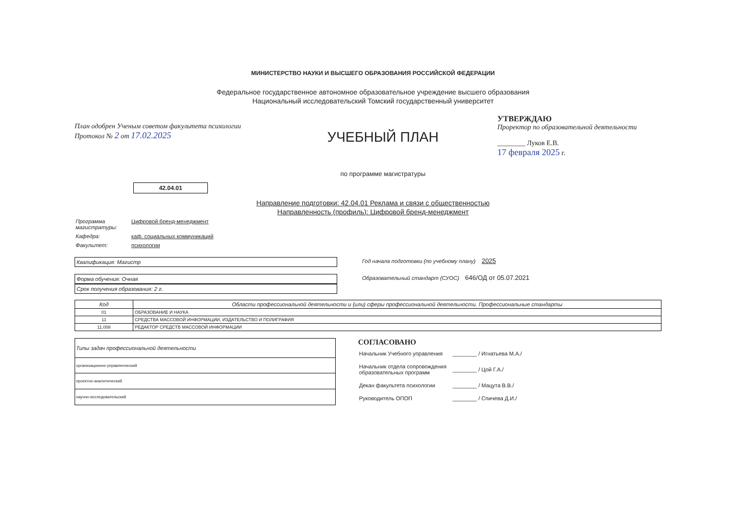МИНИСТЕРСТВО НАУКИ И ВЫСШЕГО ОБРАЗОВАНИЯ РОССИЙСКОЙ ФЕДЕРАЦИИ
Федеральное государственное автономное образовательное учреждение высшего образования
Национальный исследовательский Томский государственный университет
План одобрен Ученым советом факультета психологии
Протокол № 2 от 17.02.2025
УЧЕБНЫЙ ПЛАН
по программе магистратуры
УТВЕРЖДАЮ
Проректор по образовательной деятельности
________ Луков Е.В.
17 февраля 2025 г.
42.04.01
Направление подготовки: 42.04.01 Реклама и связи с общественностью
Направленность (профиль): Цифровой бренд-менеджмент
| Программа магистратуры: | Цифровой бренд-менеджмент |
| Кафедра: | каф. социальных коммуникаций |
| Факультет: | психологии |
Квалификация: Магистр
Год начала подготовки (по учебному плану) 2025
Форма обучения: Очная
Срок получения образования: 2 г.
Образовательный стандарт (СУОС) 646/ОД от 05.07.2021
| Код | Области профессиональной деятельности и (или) сферы профессиональной деятельности. Профессиональные стандарты |
| --- | --- |
| 01 | ОБРАЗОВАНИЕ И НАУКА |
| 11 | СРЕДСТВА МАССОВОЙ ИНФОРМАЦИИ, ИЗДАТЕЛЬСТВО И ПОЛИГРАФИЯ |
| 11.008 | РЕДАКТОР СРЕДСТВ МАССОВОЙ ИНФОРМАЦИИ |
| Типы задач профессиональной деятельности |
| --- |
| организационно-управленческий |
| проектно-аналитический |
| научно-исследовательский |
СОГЛАСОВАНО
| Начальник Учебного управления | ________ / Игнатьева М.А./ |
| Начальник отдела сопровождения образовательных программ | ________ / Цой Г.А./ |
| Декан факультета психологии | ________ / Мацута В.В./ |
| Руководитель ОПОП | ________ / Спичева Д.И./ |